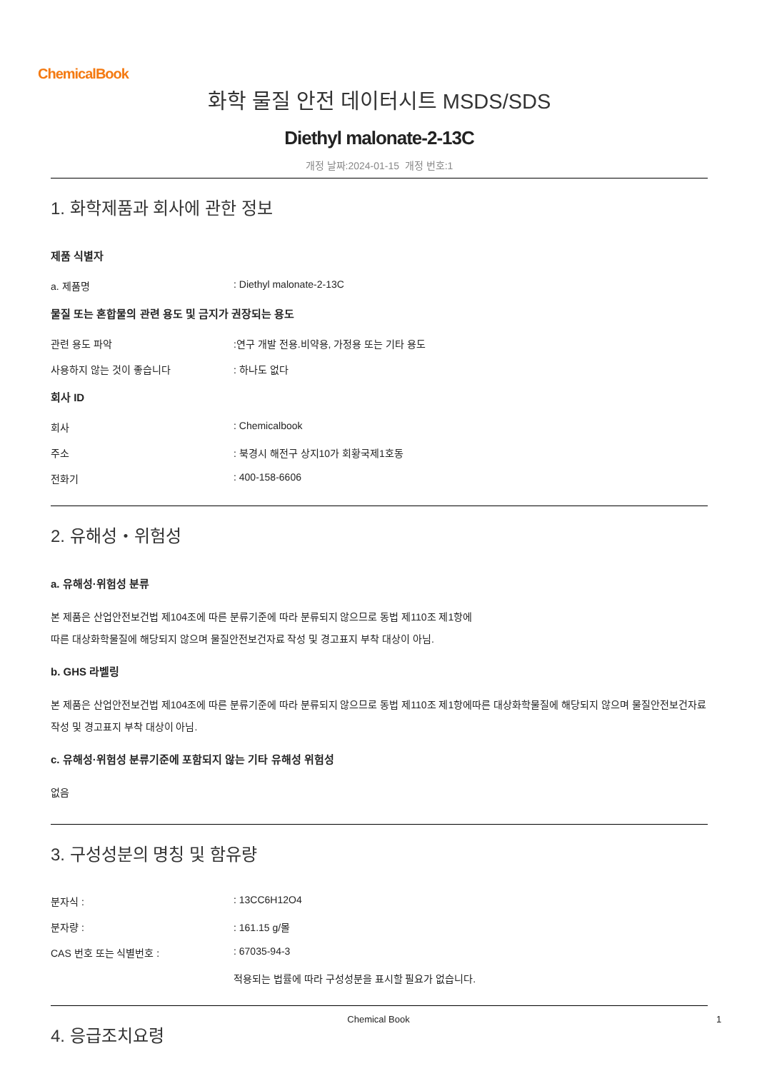ChemicalBook
화학 물질 안전 데이터시트 MSDS/SDS
Diethyl malonate-2-13C
개정 날짜:2024-01-15 개정 번호:1
1. 화학제품과 회사에 관한 정보
제품 식별자
a. 제품명: Diethyl malonate-2-13C
물질 또는 혼합물의 관련 용도 및 금지가 권장되는 용도
관련 용도 파악:연구 개발 전용.비약용, 가정용 또는 기타 용도
사용하지 않는 것이 좋습니다: 하나도 없다
회사 ID
회사: Chemicalbook
주소: 북경시 해전구 상지10가 회황국제1호동
전화기: 400-158-6606
2. 유해성・위험성
a. 유해성·위험성 분류
본 제품은 산업안전보건법 제104조에 따른 분류기준에 따라 분류되지 않으므로 동법 제110조 제1항에
따른 대상화학물질에 해당되지 않으며 물질안전보건자료 작성 및 경고표지 부착 대상이 아님.
b. GHS 라벨링
본 제품은 산업안전보건법 제104조에 따른 분류기준에 따라 분류되지 않으므로 동법 제110조 제1항에따른 대상화학물질에 해당되지 않으며 물질안전보건자료 작성 및 경고표지 부착 대상이 아님.
c. 유해성·위험성 분류기준에 포함되지 않는 기타 유해성 위험성
없음
3. 구성성분의 명칭 및 함유량
분자식 :: 13CC6H12O4
분자량 :: 161.15 g/몰
CAS 번호 또는 식별번호 :: 67035-94-3
적용되는 법률에 따라 구성성분을 표시할 필요가 없습니다.
4. 응급조치요령
Chemical Book 1